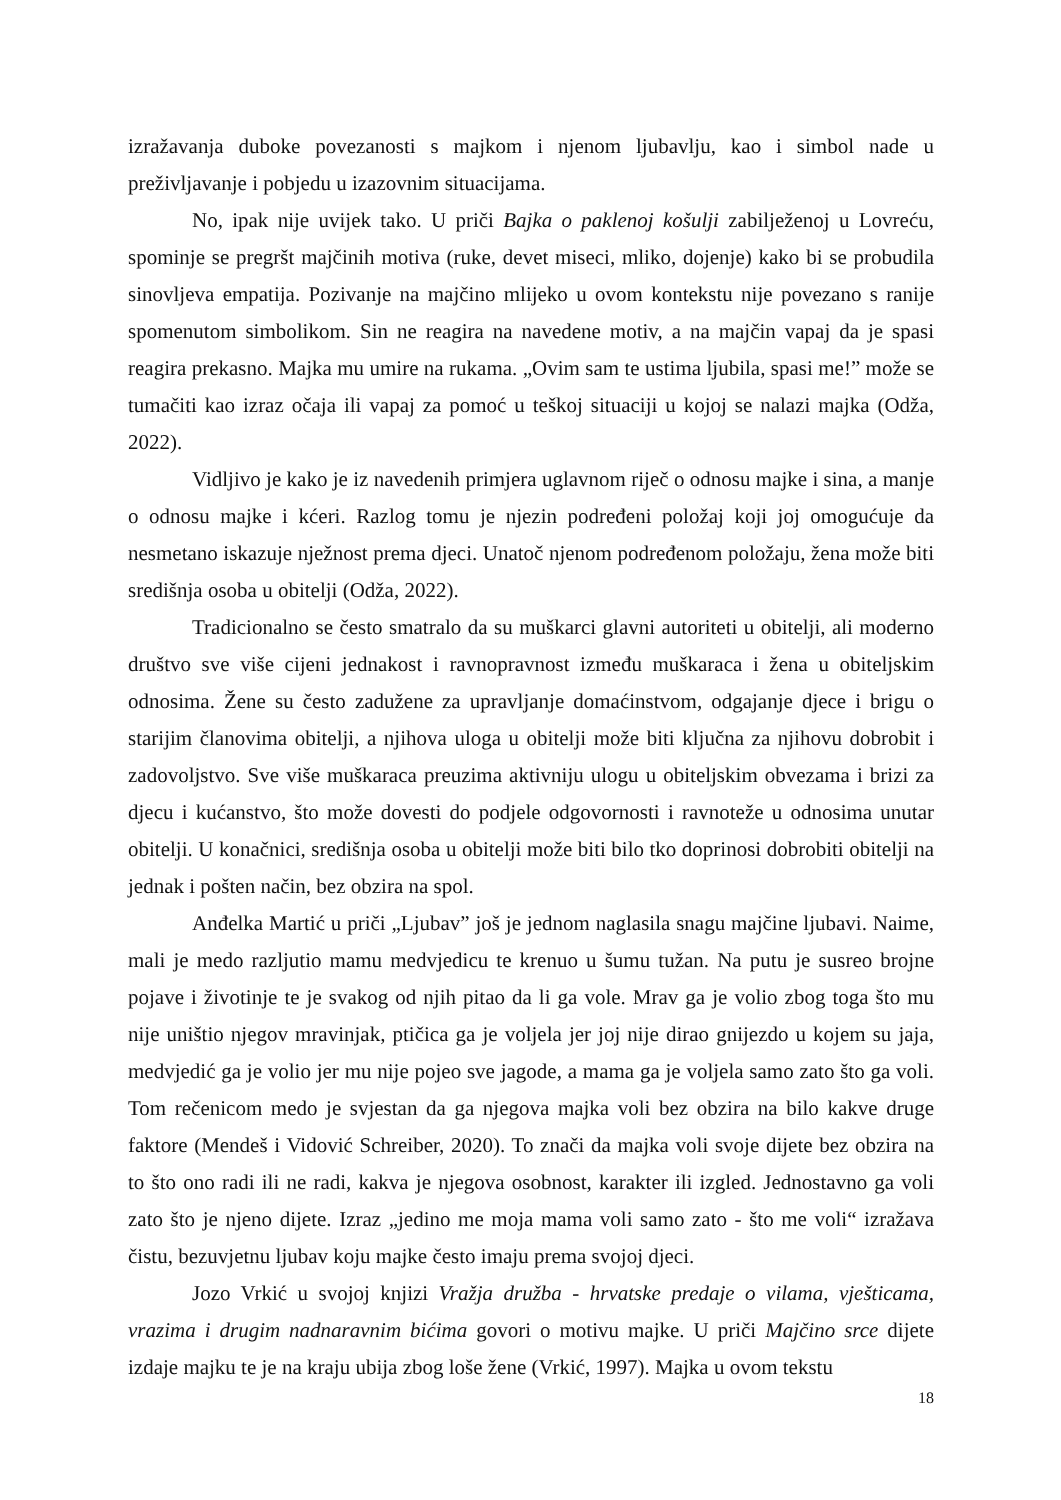izražavanja duboke povezanosti s majkom i njenom ljubavlju, kao i simbol nade u preživljavanje i pobjedu u izazovnim situacijama.
No, ipak nije uvijek tako. U priči Bajka o paklenoj košulji zabilježenoj u Lovreću, spominje se pregršt majčinih motiva (ruke, devet miseci, mliko, dojenje) kako bi se probudila sinovljeva empatija. Pozivanje na majčino mlijeko u ovom kontekstu nije povezano s ranije spomenutom simbolikom. Sin ne reagira na navedene motiv, a na majčin vapaj da je spasi reagira prekasno. Majka mu umire na rukama. „Ovim sam te ustima ljubila, spasi me!” može se tumačiti kao izraz očaja ili vapaj za pomoć u teškoj situaciji u kojoj se nalazi majka (Odža, 2022).
Vidljivo je kako je iz navedenih primjera uglavnom riječ o odnosu majke i sina, a manje o odnosu majke i kćeri. Razlog tomu je njezin podređeni položaj koji joj omogućuje da nesmetano iskazuje nježnost prema djeci. Unatoč njenom podređenom položaju, žena može biti središnja osoba u obitelji (Odža, 2022).
Tradicionalno se često smatralo da su muškarci glavni autoriteti u obitelji, ali moderno društvo sve više cijeni jednakost i ravnopravnost između muškaraca i žena u obiteljskim odnosima. Žene su često zadužene za upravljanje domaćinstvom, odgajanje djece i brigu o starijim članovima obitelji, a njihova uloga u obitelji može biti ključna za njihovu dobrobit i zadovoljstvo. Sve više muškaraca preuzima aktivniju ulogu u obiteljskim obvezama i brizi za djecu i kućanstvo, što može dovesti do podjele odgovornosti i ravnoteže u odnosima unutar obitelji. U konačnici, središnja osoba u obitelji može biti bilo tko doprinosi dobrobiti obitelji na jednak i pošten način, bez obzira na spol.
Anđelka Martić u priči „Ljubav” još je jednom naglasila snagu majčine ljubavi. Naime, mali je medo razljutio mamu medvjedicu te krenuo u šumu tužan. Na putu je susreo brojne pojave i životinje te je svakog od njih pitao da li ga vole. Mrav ga je volio zbog toga što mu nije uništio njegov mravinjak, ptičica ga je voljela jer joj nije dirao gnijezdo u kojem su jaja, medvjedić ga je volio jer mu nije pojeo sve jagode, a mama ga je voljela samo zato što ga voli. Tom rečenicom medo je svjestan da ga njegova majka voli bez obzira na bilo kakve druge faktore (Mendeš i Vidović Schreiber, 2020). To znači da majka voli svoje dijete bez obzira na to što ono radi ili ne radi, kakva je njegova osobnost, karakter ili izgled. Jednostavno ga voli zato što je njeno dijete. Izraz „jedino me moja mama voli samo zato - što me voli“ izražava čistu, bezuvjetnu ljubav koju majke često imaju prema svojoj djeci.
Jozo Vrkić u svojoj knjizi Vražja družba - hrvatske predaje o vilama, vješticama, vrazima i drugim nadnaravnim bićima govori o motivu majke. U priči Majčino srce dijete izdaje majku te je na kraju ubija zbog loše žene (Vrkić, 1997). Majka u ovom tekstu
18